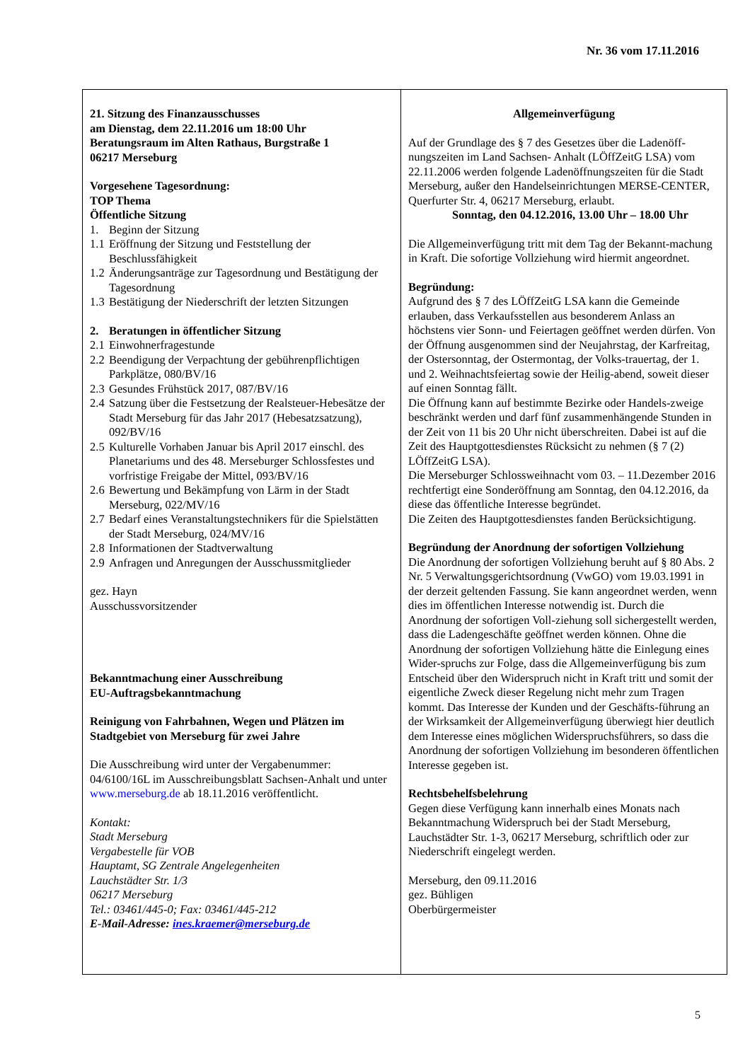Nr. 36 vom 17.11.2016
21. Sitzung des Finanzausschusses
am Dienstag, dem 22.11.2016 um 18:00 Uhr
Beratungsraum im Alten Rathaus, Burgstraße 1
06217 Merseburg
Vorgesehene Tagesordnung:
TOP Thema
Öffentliche Sitzung
1. Beginn der Sitzung
1.1 Eröffnung der Sitzung und Feststellung der Beschlussfähigkeit
1.2 Änderungsanträge zur Tagesordnung und Bestätigung der Tagesordnung
1.3 Bestätigung der Niederschrift der letzten Sitzungen
2. Beratungen in öffentlicher Sitzung
2.1 Einwohnerfragestunde
2.2 Beendigung der Verpachtung der gebührenpflichtigen Parkplätze, 080/BV/16
2.3 Gesundes Frühstück 2017, 087/BV/16
2.4 Satzung über die Festsetzung der Realsteuer-Hebesätze der Stadt Merseburg für das Jahr 2017 (Hebesatzsatzung), 092/BV/16
2.5 Kulturelle Vorhaben Januar bis April 2017 einschl. des Planetariums und des 48. Merseburger Schlossfestes und vorfristige Freigabe der Mittel, 093/BV/16
2.6 Bewertung und Bekämpfung von Lärm in der Stadt Merseburg, 022/MV/16
2.7 Bedarf eines Veranstaltungstechnikers für die Spielstätten der Stadt Merseburg, 024/MV/16
2.8 Informationen der Stadtverwaltung
2.9 Anfragen und Anregungen der Ausschussmitglieder
gez. Hayn
Ausschussvorsitzender
Bekanntmachung einer Ausschreibung
EU-Auftragsbekanntmachung
Reinigung von Fahrbahnen, Wegen und Plätzen im Stadtgebiet von Merseburg für zwei Jahre
Die Ausschreibung wird unter der Vergabenummer: 04/6100/16L im Ausschreibungsblatt Sachsen-Anhalt und unter www.merseburg.de ab 18.11.2016 veröffentlicht.
Kontakt:
Stadt Merseburg
Vergabestelle für VOB
Hauptamt, SG Zentrale Angelegenheiten
Lauchstädter Str. 1/3
06217 Merseburg
Tel.: 03461/445-0; Fax: 03461/445-212
E-Mail-Adresse: ines.kraemer@merseburg.de
Allgemeinverfügung
Auf der Grundlage des § 7 des Gesetzes über die Ladenöff-nungszeiten im Land Sachsen- Anhalt (LÖffZeitG LSA) vom 22.11.2006 werden folgende Ladenöffnungszeiten für die Stadt Merseburg, außer den Handelseinrichtungen MERSE-CENTER, Querfurter Str. 4, 06217 Merseburg, erlaubt.
Sonntag, den 04.12.2016, 13.00 Uhr – 18.00 Uhr
Die Allgemeinverfügung tritt mit dem Tag der Bekannt-machung in Kraft. Die sofortige Vollziehung wird hiermit angeordnet.
Begründung:
Aufgrund des § 7 des LÖffZeitG LSA kann die Gemeinde erlauben, dass Verkaufsstellen aus besonderem Anlass an höchstens vier Sonn- und Feiertagen geöffnet werden dürfen. Von der Öffnung ausgenommen sind der Neujahrstag, der Karfreitag, der Ostersonntag, der Ostermontag, der Volks-trauertag, der 1. und 2. Weihnachtsfeiertag sowie der Heilig-abend, soweit dieser auf einen Sonntag fällt.
Die Öffnung kann auf bestimmte Bezirke oder Handels-zweige beschränkt werden und darf fünf zusammenhängende Stunden in der Zeit von 11 bis 20 Uhr nicht überschreiten. Dabei ist auf die Zeit des Hauptgottesdienstes Rücksicht zu nehmen (§ 7 (2) LÖffZeitG LSA).
Die Merseburger Schlossweihnacht vom 03. – 11.Dezember 2016 rechtfertigt eine Sonderöffnung am Sonntag, den 04.12.2016, da diese das öffentliche Interesse begründet.
Die Zeiten des Hauptgottesdienstes fanden Berücksichtigung.
Begründung der Anordnung der sofortigen Vollziehung
Die Anordnung der sofortigen Vollziehung beruht auf § 80 Abs. 2 Nr. 5 Verwaltungsgerichtsordnung (VwGO) vom 19.03.1991 in der derzeit geltenden Fassung. Sie kann angeordnet werden, wenn dies im öffentlichen Interesse notwendig ist. Durch die Anordnung der sofortigen Voll-ziehung soll sichergestellt werden, dass die Ladengeschäfte geöffnet werden können. Ohne die Anordnung der sofortigen Vollziehung hätte die Einlegung eines Wider-spruchs zur Folge, dass die Allgemeinverfügung bis zum Entscheid über den Widerspruch nicht in Kraft tritt und somit der eigentliche Zweck dieser Regelung nicht mehr zum Tragen kommt. Das Interesse der Kunden und der Geschäfts-führung an der Wirksamkeit der Allgemeinverfügung überwiegt hier deutlich dem Interesse eines möglichen Widerspruchsführers, so dass die Anordnung der sofortigen Vollziehung im besonderen öffentlichen Interesse gegeben ist.
Rechtsbehelfsbelehrung
Gegen diese Verfügung kann innerhalb eines Monats nach Bekanntmachung Widerspruch bei der Stadt Merseburg, Lauchstädter Str. 1-3, 06217 Merseburg, schriftlich oder zur Niederschrift eingelegt werden.
Merseburg, den 09.11.2016
gez. Bühligen
Oberbürgermeister
5